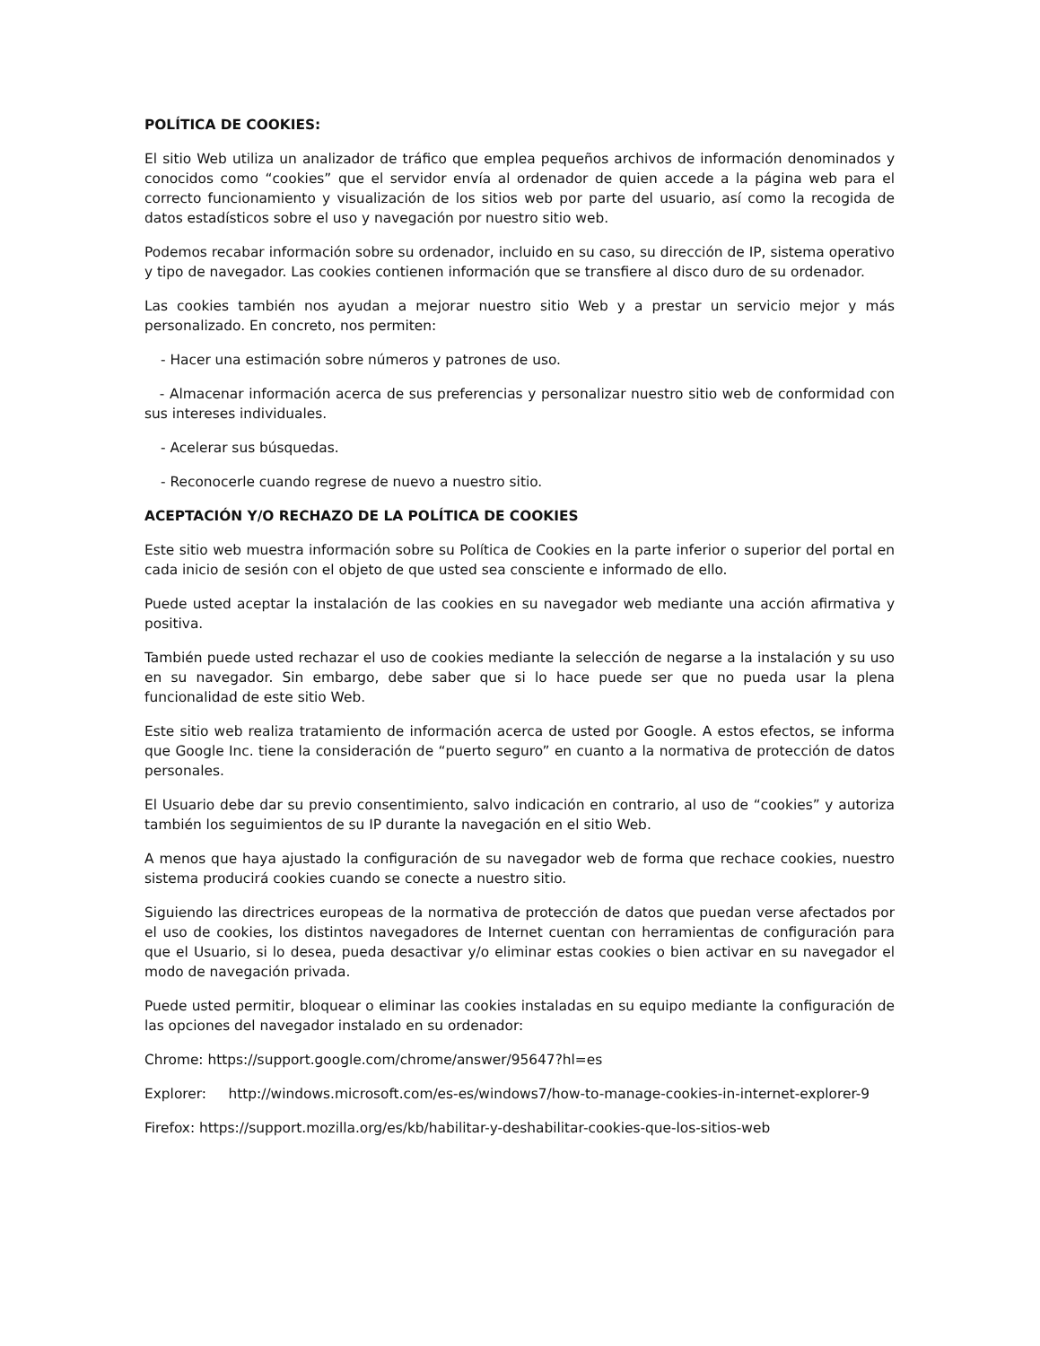POLÍTICA DE COOKIES:
El sitio Web utiliza un analizador de tráfico que emplea pequeños archivos de información denominados y conocidos como “cookies” que el servidor envía al ordenador de quien accede a la página web para el correcto funcionamiento y visualización de los sitios web por parte del usuario, así como la recogida de datos estadísticos sobre el uso y navegación por nuestro sitio web.
Podemos recabar información sobre su ordenador, incluido en su caso, su dirección de IP, sistema operativo y tipo de navegador. Las cookies contienen información que se transfiere al disco duro de su ordenador.
Las cookies también nos ayudan a mejorar nuestro sitio Web y a prestar un servicio mejor y más personalizado. En concreto, nos permiten:
- Hacer una estimación sobre números y patrones de uso.
- Almacenar información acerca de sus preferencias y personalizar nuestro sitio web de conformidad con sus intereses individuales.
- Acelerar sus búsquedas.
- Reconocerle cuando regrese de nuevo a nuestro sitio.
ACEPTACIÓN Y/O RECHAZO DE LA POLÍTICA DE COOKIES
Este sitio web muestra información sobre su Política de Cookies en la parte inferior o superior del portal en cada inicio de sesión con el objeto de que usted sea consciente e informado de ello.
Puede usted aceptar la instalación de las cookies en su navegador web mediante una acción afirmativa y positiva.
También puede usted rechazar el uso de cookies mediante la selección de negarse a la instalación y su uso en su navegador. Sin embargo, debe saber que si lo hace puede ser que no pueda usar la plena funcionalidad de este sitio Web.
Este sitio web realiza tratamiento de información acerca de usted por Google. A estos efectos, se informa que Google Inc. tiene la consideración de “puerto seguro” en cuanto a la normativa de protección de datos personales.
El Usuario debe dar su previo consentimiento, salvo indicación en contrario, al uso de “cookies” y autoriza también los seguimientos de su IP durante la navegación en el sitio Web.
A menos que haya ajustado la configuración de su navegador web de forma que rechace cookies, nuestro sistema producirá cookies cuando se conecte a nuestro sitio.
Siguiendo las directrices europeas de la normativa de protección de datos que puedan verse afectados por el uso de cookies, los distintos navegadores de Internet cuentan con herramientas de configuración para que el Usuario, si lo desea, pueda desactivar y/o eliminar estas cookies o bien activar en su navegador el modo de navegación privada.
Puede usted permitir, bloquear o eliminar las cookies instaladas en su equipo mediante la configuración de las opciones del navegador instalado en su ordenador:
Chrome: https://support.google.com/chrome/answer/95647?hl=es
Explorer: http://windows.microsoft.com/es-es/windows7/how-to-manage-cookies-in-internet-explorer-9
Firefox: https://support.mozilla.org/es/kb/habilitar-y-deshabilitar-cookies-que-los-sitios-web